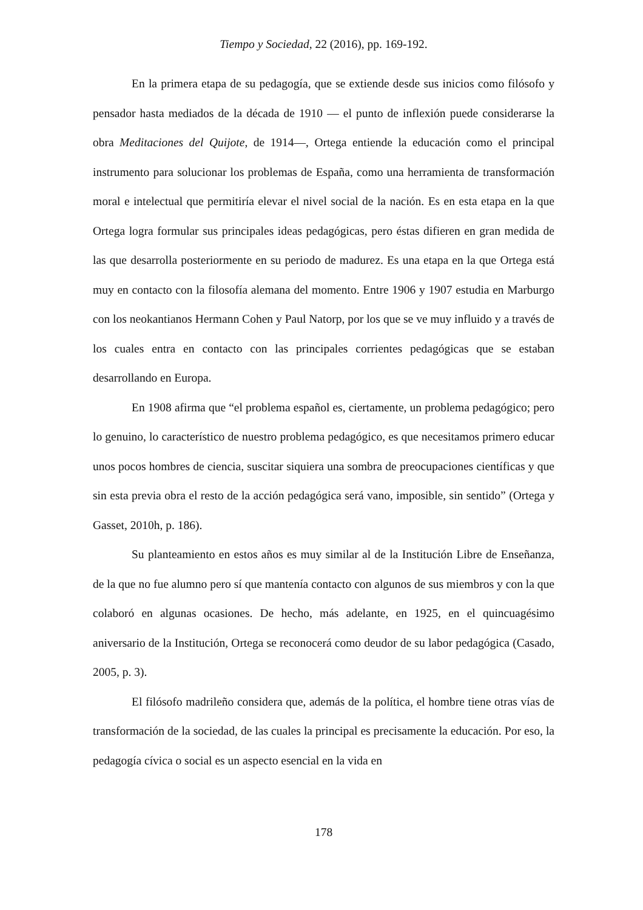Tiempo y Sociedad, 22 (2016), pp. 169-192.
En la primera etapa de su pedagogía, que se extiende desde sus inicios como filósofo y pensador hasta mediados de la década de 1910 — el punto de inflexión puede considerarse la obra Meditaciones del Quijote, de 1914—, Ortega entiende la educación como el principal instrumento para solucionar los problemas de España, como una herramienta de transformación moral e intelectual que permitiría elevar el nivel social de la nación. Es en esta etapa en la que Ortega logra formular sus principales ideas pedagógicas, pero éstas difieren en gran medida de las que desarrolla posteriormente en su periodo de madurez. Es una etapa en la que Ortega está muy en contacto con la filosofía alemana del momento. Entre 1906 y 1907 estudia en Marburgo con los neokantianos Hermann Cohen y Paul Natorp, por los que se ve muy influido y a través de los cuales entra en contacto con las principales corrientes pedagógicas que se estaban desarrollando en Europa.
En 1908 afirma que “el problema español es, ciertamente, un problema pedagógico; pero lo genuino, lo característico de nuestro problema pedagógico, es que necesitamos primero educar unos pocos hombres de ciencia, suscitar siquiera una sombra de preocupaciones científicas y que sin esta previa obra el resto de la acción pedagógica será vano, imposible, sin sentido” (Ortega y Gasset, 2010h, p. 186).
Su planteamiento en estos años es muy similar al de la Institución Libre de Enseñanza, de la que no fue alumno pero sí que mantenía contacto con algunos de sus miembros y con la que colaboró en algunas ocasiones. De hecho, más adelante, en 1925, en el quincuagésimo aniversario de la Institución, Ortega se reconocerá como deudor de su labor pedagógica (Casado, 2005, p. 3).
El filósofo madrileño considera que, además de la política, el hombre tiene otras vías de transformación de la sociedad, de las cuales la principal es precisamente la educación. Por eso, la pedagogía cívica o social es un aspecto esencial en la vida en
178